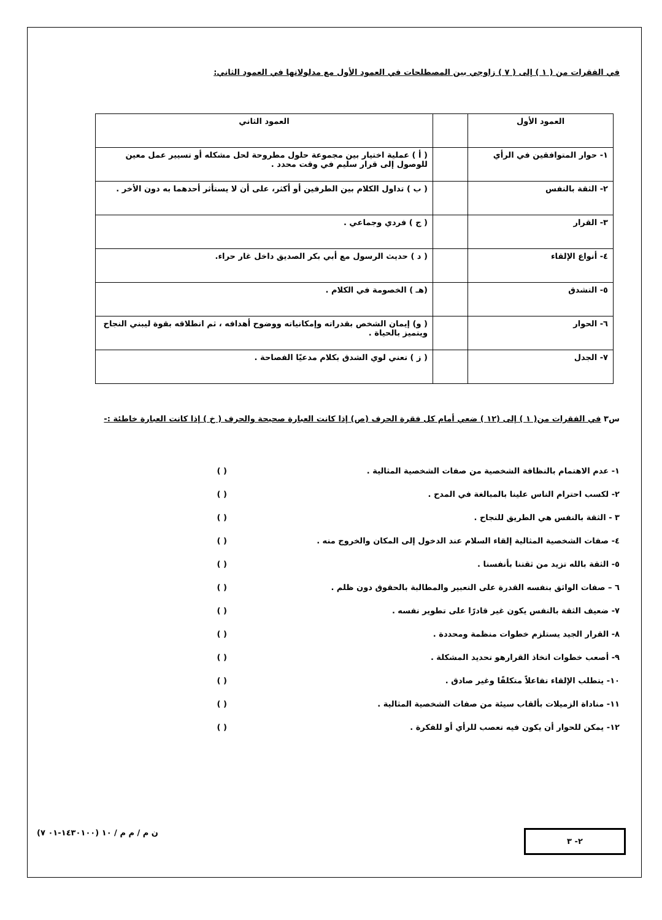في الفقرات من ( ١ ) إلى ( ٧ ) زاوجي بين المصطلحات في العمود الأول مع مدلولاتها في العمود الثاني:
| العمود الأول | | العمود الثاني |
| ١- حوار المتوافقين في الرأي | | ( أ ) عملية اختيار بين مجموعة حلول مطروحة لحل مشكله أو تسيير عمل معين للوصول إلى قرار سليم في وقت محدد . |
| ٢- الثقة بالنفس | | ( ب ) تداول الكلام بين الطرفين أو أكثر، على أن لا يستأثر أحدهما به دون الأخر . |
| ٣- القرار | | ( ج ) فردي وجماعي . |
| ٤- أنواع الإلقاء | | ( د ) حديث الرسول مع أبي بكر الصديق داخل غار حراء. |
| ٥- التشدق | | (هـ ) الخصومة في الكلام . |
| ٦- الحوار | | ( و) إيمان الشخص بقدراته وإمكانياته ووضوح أهدافه ، ثم انطلاقه بقوة ليبني النجاح ويتميز بالحياة . |
| ٧- الجدل | | ( ز ) تعني لوي الشدق بكلام مدعيًا الفصاحة . |
س٣ في الفقرات من( ١ ) إلى (١٢ ) ضعي أمام كل فقرة الحرف (ص) إذا كانت العبارة صحيحة والحرف ( خ ) إذا كانت العبارة خاطئة :-
١- عدم الاهتمام بالنظافة الشخصية من صفات الشخصية المثالية . ( )
٢- لكسب احترام الناس علينا بالمبالغة في المدح . ( )
٣ - الثقة بالنفس هي الطريق للنجاح . ( )
٤- صفات الشخصية المثالية إلقاء السلام عند الدخول إلى المكان والخروج منه . ( )
٥- الثقة بالله تزيد من ثقتنا بأنفسنا . ( )
٦ – صفات الواثق بنفسه القدرة على التعبير والمطالبة بالحقوق دون ظلم . ( )
٧- ضعيف الثقة بالنفس يكون غير قادرًا على تطوير نفسه . ( )
٨- القرار الجيد يستلزم خطوات منظمة ومحددة . ( )
٩- أصعب خطوات اتخاذ القرارهو تحديد المشكلة . ( )
١٠- يتطلب الإلقاء تفاعلاً متكلفًا وغير صادق . ( )
١١- مناداة الزميلات بألقاب سيئة من صفات الشخصية المثالية . ( )
١٢- يمكن للحوار أن يكون فيه تعصب للرأي أو للفكرة . ( )
٢- ٣
ن م / م م / ١٠ (١٤٣٠١٠٠-٠١ ٧)